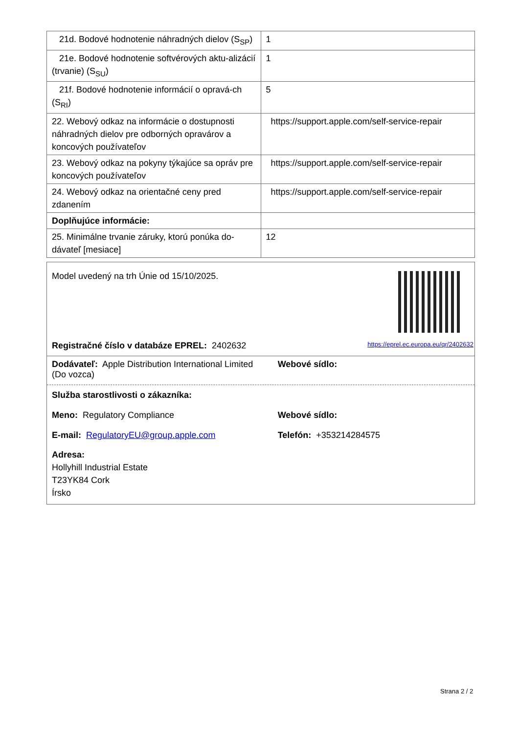| 21d. Bodové hodnotenie náhradných dielov (S<sub>SP</sub>) | 1 |
| 21e. Bodové hodnotenie softvérových aktu-alizácií (trvanie) (S<sub>SU</sub>) | 1 |
| 21f. Bodové hodnotenie informácií o opravá-ch (S<sub>RI</sub>) | 5 |
| 22. Webový odkaz na informácie o dostupnosti náhradných dielov pre odborných opravárov a koncových používateľov | https://support.apple.com/self-service-repair |
| 23. Webový odkaz na pokyny týkajúce sa opráv pre koncových používateľov | https://support.apple.com/self-service-repair |
| 24. Webový odkaz na orientačné ceny pred zdanením | https://support.apple.com/self-service-repair |
| Doplňujúce informácie: | |
| 25. Minimálne trvanie záruky, ktorú ponúka do-dávateľ [mesiace] | 12 |
Model uvedený na trh Únie od 15/10/2025.
Registračné číslo v databáze EPREL: 2402632
https://eprel.ec.europa.eu/qr/2402632
Dodávateľ: Apple Distribution International Limited (Do vozca)
Webové sídlo:
Služba starostlivosti o zákazníka:
Meno: Regulatory Compliance Webové sídlo:
E-mail: RegulatoryEU@group.apple.com
Telefón: +353214284575
Adresa:
Hollyhill Industrial Estate
T23YK84 Cork
Írsko
Strana 2 / 2